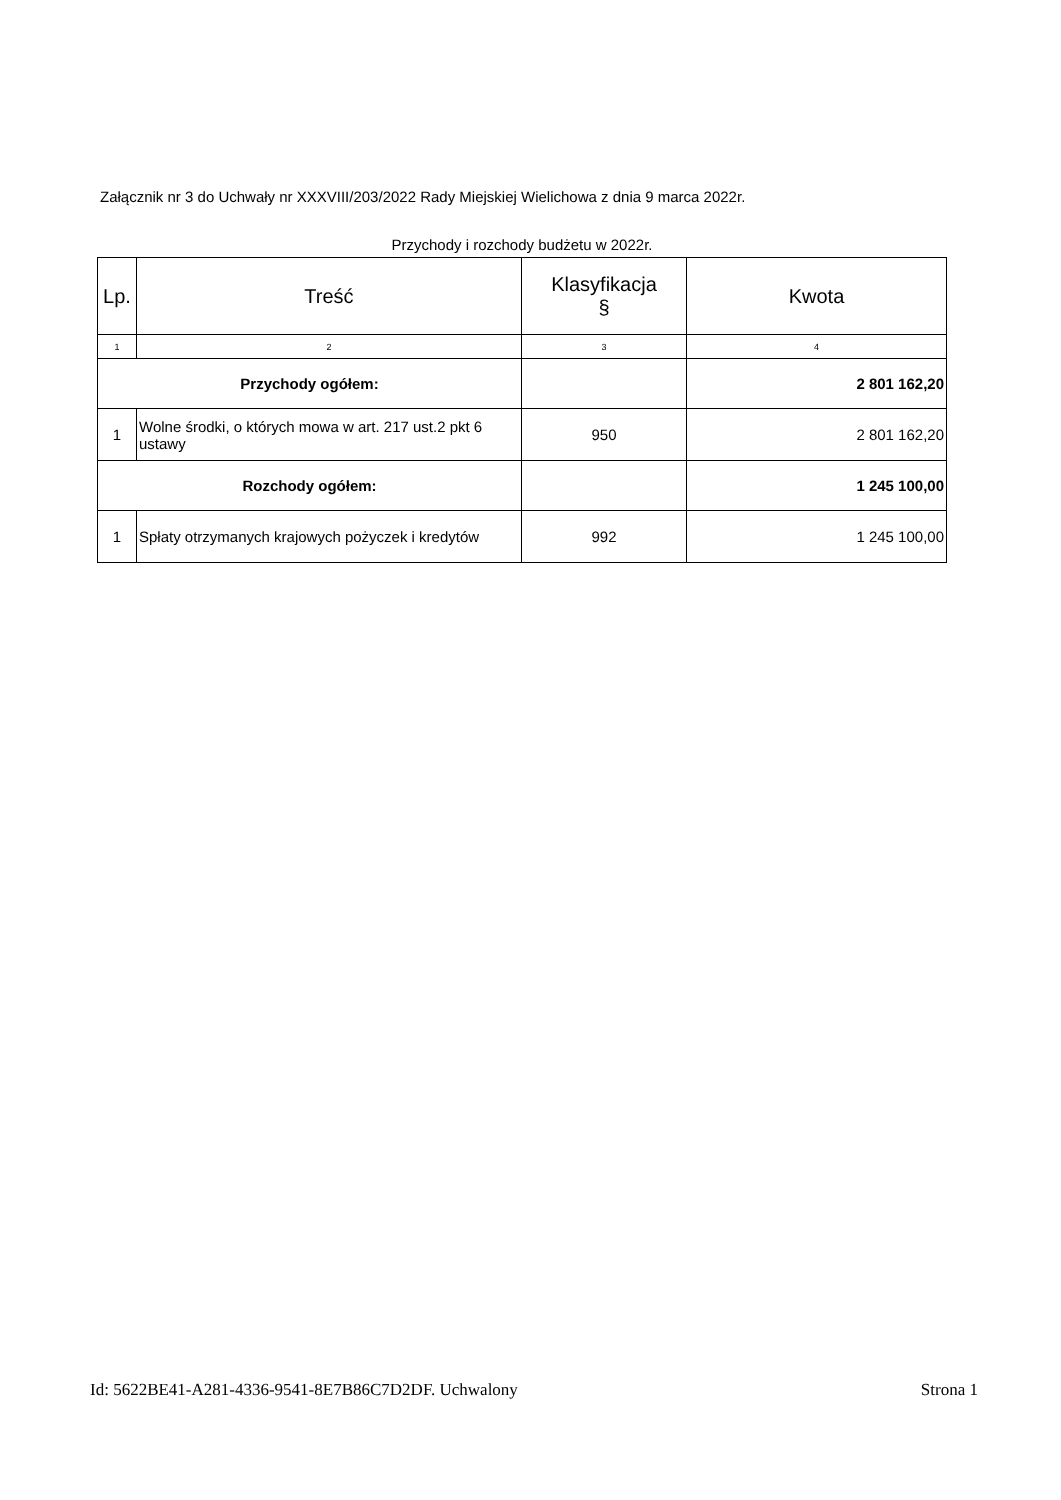Załącznik nr 3 do Uchwały nr XXXVIII/203/2022 Rady Miejskiej Wielichowa z dnia 9 marca 2022r.
Przychody i rozchody budżetu w 2022r.
| Lp. | Treść | Klasyfikacja § | Kwota |
| --- | --- | --- | --- |
| 1 | 2 | 3 | 4 |
| Przychody ogółem: | | | 2 801 162,20 |
| 1 | Wolne środki, o których mowa w art. 217 ust.2 pkt 6 ustawy | 950 | 2 801 162,20 |
| Rozchody ogółem: | | | 1 245 100,00 |
| 1 | Spłaty otrzymanych krajowych pożyczek i kredytów | 992 | 1 245 100,00 |
Id: 5622BE41-A281-4336-9541-8E7B86C7D2DF. Uchwalony Strona 1